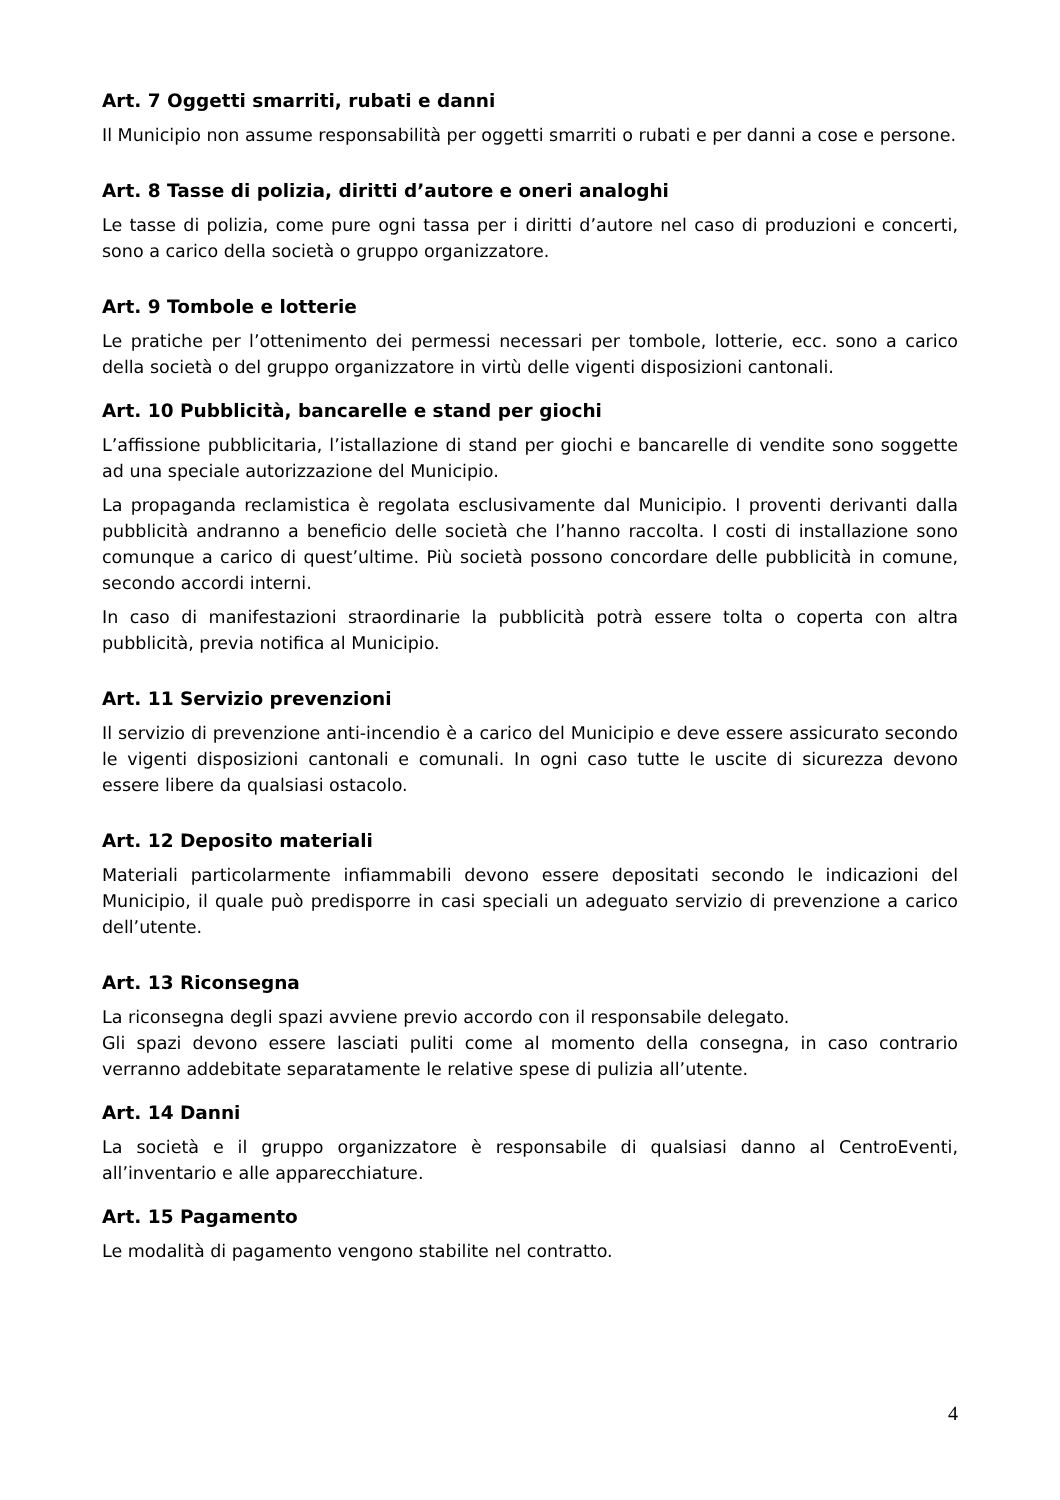Art. 7 Oggetti smarriti, rubati e danni
Il Municipio non assume responsabilità per oggetti smarriti o rubati e per danni a cose e persone.
Art. 8 Tasse di polizia, diritti d’autore e oneri analoghi
Le tasse di polizia, come pure ogni tassa per i diritti d’autore nel caso di produzioni e concerti, sono a carico della società o gruppo organizzatore.
Art. 9 Tombole e lotterie
Le pratiche per l’ottenimento dei permessi necessari per tombole, lotterie, ecc. sono a carico della società o del gruppo organizzatore in virtù delle vigenti disposizioni cantonali.
Art. 10 Pubblicità, bancarelle e stand per giochi
L’affissione pubblicitaria, l’istallazione di stand per giochi e bancarelle di vendite sono soggette ad una speciale autorizzazione del Municipio.
La propaganda reclamistica è regolata esclusivamente dal Municipio. I proventi derivanti dalla pubblicità andranno a beneficio delle società che l’hanno raccolta. I costi di installazione sono comunque a carico di quest’ultime. Più società possono concordare delle pubblicità in comune, secondo accordi interni.
In caso di manifestazioni straordinarie la pubblicità potrà essere tolta o coperta con altra pubblicità, previa notifica al Municipio.
Art. 11 Servizio prevenzioni
Il servizio di prevenzione anti-incendio è a carico del Municipio e deve essere assicurato secondo le vigenti disposizioni cantonali e comunali. In ogni caso tutte le uscite di sicurezza devono essere libere da qualsiasi ostacolo.
Art. 12 Deposito materiali
Materiali particolarmente infiammabili devono essere depositati secondo le indicazioni del Municipio, il quale può predisporre in casi speciali un adeguato servizio di prevenzione a carico dell’utente.
Art. 13 Riconsegna
La riconsegna degli spazi avviene previo accordo con il responsabile delegato.
Gli spazi devono essere lasciati puliti come al momento della consegna, in caso contrario verranno addebitate separatamente le relative spese di pulizia all’utente.
Art. 14 Danni
La società e il gruppo organizzatore è responsabile di qualsiasi danno al CentroEventi, all’inventario e alle apparecchiature.
Art. 15 Pagamento
Le modalità di pagamento vengono stabilite nel contratto.
4